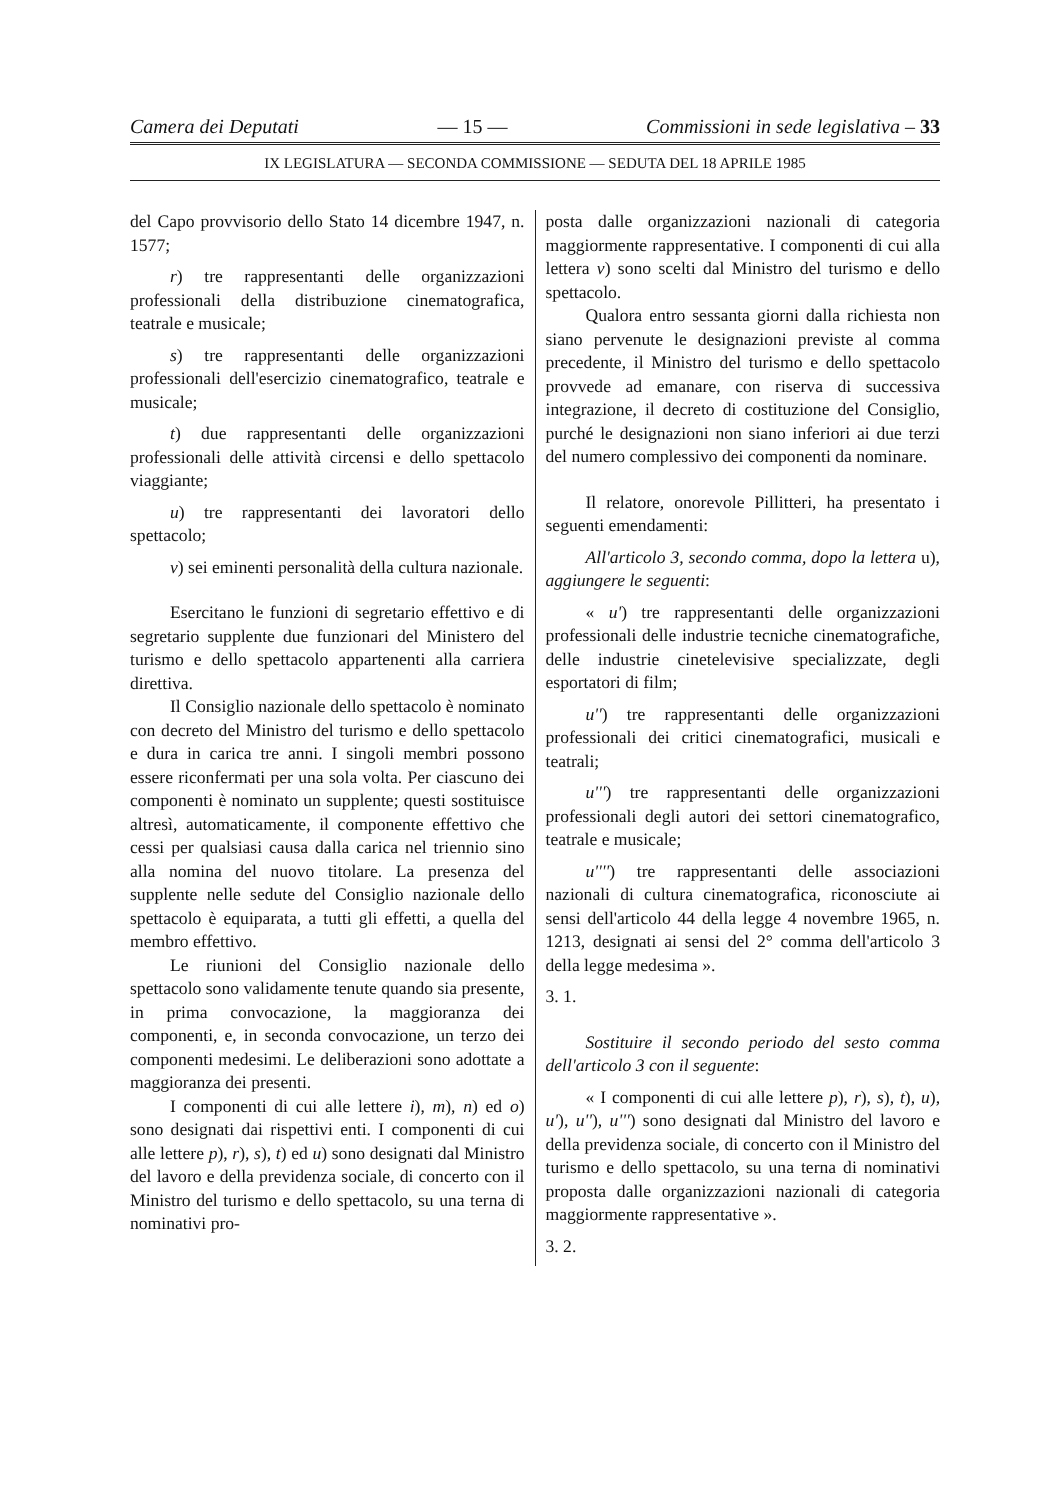Camera dei Deputati — 15 — Commissioni in sede legislativa – 33
IX LEGISLATURA — SECONDA COMMISSIONE — SEDUTA DEL 18 APRILE 1985
del Capo provvisorio dello Stato 14 dicembre 1947, n. 1577;
r) tre rappresentanti delle organizzazioni professionali della distribuzione cinematografica, teatrale e musicale;
s) tre rappresentanti delle organizzazioni professionali dell'esercizio cinematografico, teatrale e musicale;
t) due rappresentanti delle organizzazioni professionali delle attività circensi e dello spettacolo viaggiante;
u) tre rappresentanti dei lavoratori dello spettacolo;
v) sei eminenti personalità della cultura nazionale.
Esercitano le funzioni di segretario effettivo e di segretario supplente due funzionari del Ministero del turismo e dello spettacolo appartenenti alla carriera direttiva.
Il Consiglio nazionale dello spettacolo è nominato con decreto del Ministro del turismo e dello spettacolo e dura in carica tre anni. I singoli membri possono essere riconfermati per una sola volta. Per ciascuno dei componenti è nominato un supplente; questi sostituisce altresì, automaticamente, il componente effettivo che cessi per qualsiasi causa dalla carica nel triennio sino alla nomina del nuovo titolare. La presenza del supplente nelle sedute del Consiglio nazionale dello spettacolo è equiparata, a tutti gli effetti, a quella del membro effettivo.
Le riunioni del Consiglio nazionale dello spettacolo sono validamente tenute quando sia presente, in prima convocazione, la maggioranza dei componenti, e, in seconda convocazione, un terzo dei componenti medesimi. Le deliberazioni sono adottate a maggioranza dei presenti.
I componenti di cui alle lettere i), m), n) ed o) sono designati dai rispettivi enti. I componenti di cui alle lettere p), r), s), t) ed u) sono designati dal Ministro del lavoro e della previdenza sociale, di concerto con il Ministro del turismo e dello spettacolo, su una terna di nominativi pro-
posta dalle organizzazioni nazionali di categoria maggiormente rappresentative. I componenti di cui alla lettera v) sono scelti dal Ministro del turismo e dello spettacolo.
Qualora entro sessanta giorni dalla richiesta non siano pervenute le designazioni previste al comma precedente, il Ministro del turismo e dello spettacolo provvede ad emanare, con riserva di successiva integrazione, il decreto di costituzione del Consiglio, purché le designazioni non siano inferiori ai due terzi del numero complessivo dei componenti da nominare.
Il relatore, onorevole Pillitteri, ha presentato i seguenti emendamenti:
All'articolo 3, secondo comma, dopo la lettera u), aggiungere le seguenti:
« u') tre rappresentanti delle organizzazioni professionali delle industrie tecniche cinematografiche, delle industrie cinetelevisive specializzate, degli esportatori di film;
u'') tre rappresentanti delle organizzazioni professionali dei critici cinematografici, musicali e teatrali;
u''') tre rappresentanti delle organizzazioni professionali degli autori dei settori cinematografico, teatrale e musicale;
u'''') tre rappresentanti delle associazioni nazionali di cultura cinematografica, riconosciute ai sensi dell'articolo 44 della legge 4 novembre 1965, n. 1213, designati ai sensi del 2° comma dell'articolo 3 della legge medesima ».
3. 1.
Sostituire il secondo periodo del sesto comma dell'articolo 3 con il seguente:
« I componenti di cui alle lettere p), r), s), t), u), u'), u''), u''') sono designati dal Ministro del lavoro e della previdenza sociale, di concerto con il Ministro del turismo e dello spettacolo, su una terna di nominativi proposta dalle organizzazioni nazionali di categoria maggiormente rappresentative ».
3. 2.